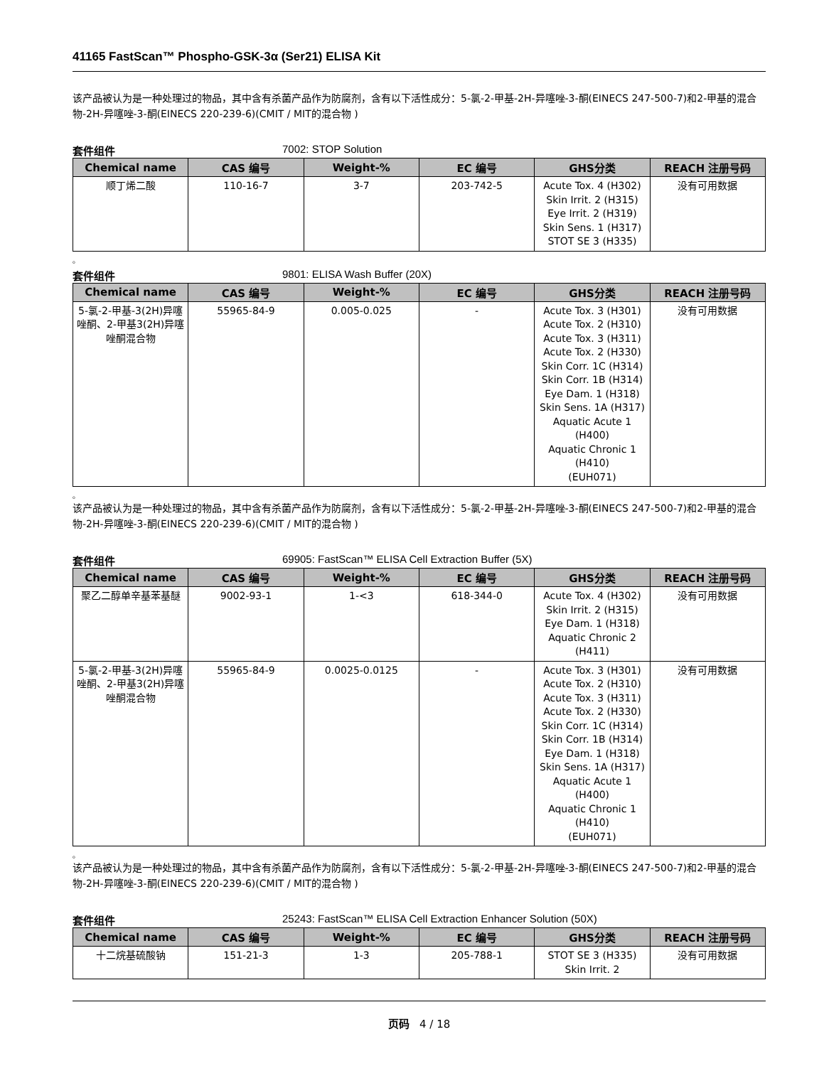41165 FastScan™ Phospho-GSK-3α (Ser21) ELISA Kit
该产品被认为是一种处理过的物品，其中含有杀菌产品作为防腐剂，含有以下活性成分：5-氯-2-甲基-2H-异噻唑-3-酮(EINECS 247-500-7)和2-甲基的混合物-2H-异噻唑-3-酮(EINECS 220-239-6)(CMIT / MIT的混合物 )
套件组件 7002: STOP Solution
| Chemical name | CAS 编号 | Weight-% | EC 编号 | GHS分类 | REACH 注册号码 |
| --- | --- | --- | --- | --- | --- |
| 顺丁烯二酸 | 110-16-7 | 3-7 | 203-742-5 | Acute Tox. 4 (H302) Skin Irrit. 2 (H315) Eye Irrit. 2 (H319) Skin Sens. 1 (H317) STOT SE 3 (H335) | 没有可用数据 |
。
套件组件 9801: ELISA Wash Buffer (20X)
| Chemical name | CAS 编号 | Weight-% | EC 编号 | GHS分类 | REACH 注册号码 |
| --- | --- | --- | --- | --- | --- |
| 5-氯-2-甲基-3(2H)异噻唑酮、2-甲基3(2H)异噻唑酮混合物 | 55965-84-9 | 0.005-0.025 | - | Acute Tox. 3 (H301) Acute Tox. 2 (H310) Acute Tox. 3 (H311) Acute Tox. 2 (H330) Skin Corr. 1C (H314) Skin Corr. 1B (H314) Eye Dam. 1 (H318) Skin Sens. 1A (H317) Aquatic Acute 1 (H400) Aquatic Chronic 1 (H410) (EUH071) | 没有可用数据 |
。
该产品被认为是一种处理过的物品，其中含有杀菌产品作为防腐剂，含有以下活性成分：5-氯-2-甲基-2H-异噻唑-3-酮(EINECS 247-500-7)和2-甲基的混合物-2H-异噻唑-3-酮(EINECS 220-239-6)(CMIT / MIT的混合物 )
套件组件 69905: FastScan™ ELISA Cell Extraction Buffer (5X)
| Chemical name | CAS 编号 | Weight-% | EC 编号 | GHS分类 | REACH 注册号码 |
| --- | --- | --- | --- | --- | --- |
| 聚乙二醇单辛基苯基醚 | 9002-93-1 | 1-<3 | 618-344-0 | Acute Tox. 4 (H302) Skin Irrit. 2 (H315) Eye Dam. 1 (H318) Aquatic Chronic 2 (H411) | 没有可用数据 |
| 5-氯-2-甲基-3(2H)异噻唑酮、2-甲基3(2H)异噻唑酮混合物 | 55965-84-9 | 0.0025-0.0125 | - | Acute Tox. 3 (H301) Acute Tox. 2 (H310) Acute Tox. 3 (H311) Acute Tox. 2 (H330) Skin Corr. 1C (H314) Skin Corr. 1B (H314) Eye Dam. 1 (H318) Skin Sens. 1A (H317) Aquatic Acute 1 (H400) Aquatic Chronic 1 (H410) (EUH071) | 没有可用数据 |
。
该产品被认为是一种处理过的物品，其中含有杀菌产品作为防腐剂，含有以下活性成分：5-氯-2-甲基-2H-异噻唑-3-酮(EINECS 247-500-7)和2-甲基的混合物-2H-异噻唑-3-酮(EINECS 220-239-6)(CMIT / MIT的混合物 )
套件组件 25243: FastScan™ ELISA Cell Extraction Enhancer Solution (50X)
| Chemical name | CAS 编号 | Weight-% | EC 编号 | GHS分类 | REACH 注册号码 |
| --- | --- | --- | --- | --- | --- |
| 十二烷基硫酸钠 | 151-21-3 | 1-3 | 205-788-1 | STOT SE 3 (H335) Skin Irrit. 2 | 没有可用数据 |
页码 4 / 18